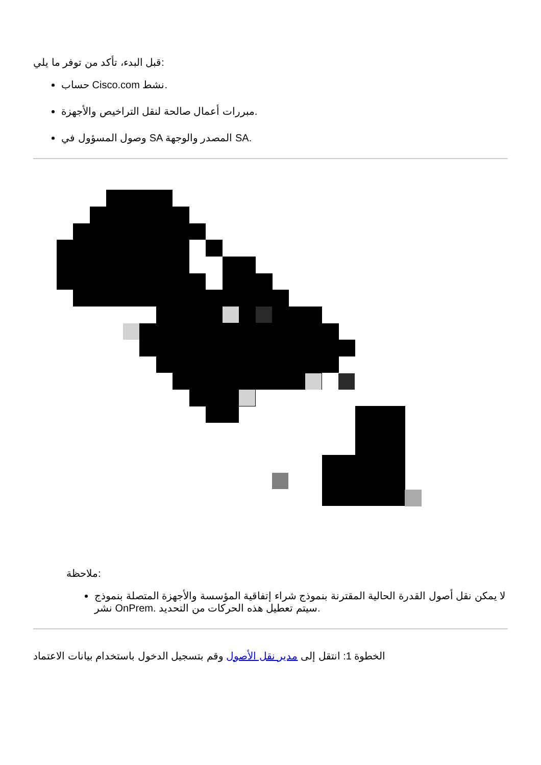قبل البدء، تأكد من توفر ما يلي:
حساب Cisco.com نشط.
مبررات أعمال صالحة لنقل التراخيص والأجهزة.
وصول المسؤول في SA المصدر والوجهة SA.
ملاحظة:
لا يمكن نقل أصول القدرة الحالية المقترنة بنموذج شراء إتفاقية المؤسسة والأجهزة المتصلة بنموذج نشر OnPrem. سيتم تعطيل هذه الحركات من التحديد.
الخطوة 1: انتقل إلى مدير نقل الأصول وقم بتسجيل الدخول باستخدام بيانات الاعتماد